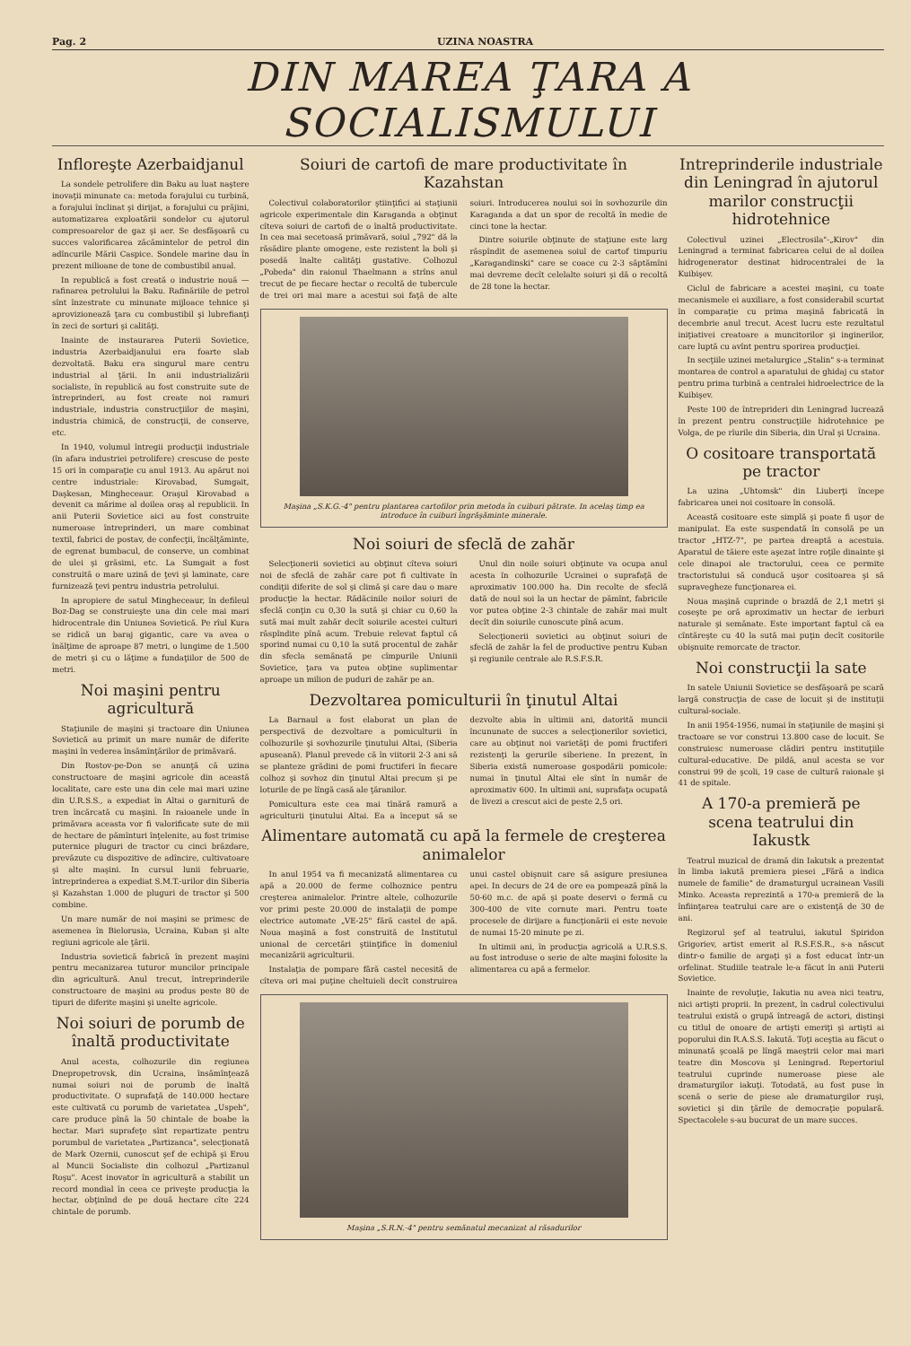Pag. 2 UZINA NOASTRA
DIN MAREA ŢARA A SOCIALISMULUI
Infloreşte Azerbaidjanul
La sondele petrolifere din Baku au luat naştere inovaţii minunate ca: metoda forajului cu turbină, a forajului înclinat şi dirijat, a forajului cu prăjini, automatizarea exploatării sondelor cu ajutorul compresoarelor de gaz şi aer. Se desfăşoară cu succes valorificarea zăcămintelor de petrol din adîncurile Mării Caspice. Sondele marine dau în prezent milioane de tone de combustibil anual.
In republică a fost creată o industrie nouă — rafinarea petrolului la Baku. Rafinăriile de petrol sînt înzestrate cu minunate mijloace tehnice şi aprovizionează ţara cu combustibil şi lubrefianţi în zeci de sorturi şi calităţi.
Inainte de instaurarea Puterii Sovietice, industria Azerbaidjanului era foarte slab dezvoltată. Baku era singurul mare centru industrial al ţării. In anii industrializării socialiste, în republică au fost construite sute de întreprinderi, au fost create noi ramuri industriale, industria construcţiilor de maşini, industria chimică, de construcţii, de conserve, etc.
In 1940, volumul întregii producţii industriale (în afara industriei petrolifere) crescuse de peste 15 ori în comparaţie cu anul 1913. Au apărut noi centre industriale: Kirovabad, Sumgait, Daşkesan, Mingheceaur. Oraşul Kirovabad a devenit ca mărime al doilea oraş al republicii. In anii Puterii Sovietice aici au fost construite numeroase întreprinderi, un mare combinat textil, fabrici de postav, de confecţii, încălţăminte, de egrenat bumbacul, de conserve, un combinat de ulei şi grăsimi, etc. La Sumgait a fost construită o mare uzină de ţevi şi laminate, care furnizează ţevi pentru industria petrolului.
In apropiere de satul Mingheceaur, în defileul Boz-Dag se construieşte una din cele mai mari hidrocentrale din Uniunea Sovietică. Pe rîul Kura se ridică un baraj gigantic, care va avea o înălţime de aproape 87 metri, o lungime de 1.500 de metri şi cu o lăţime a fundaţiilor de 500 de metri.
Noi maşini pentru agricultură
Staţiunile de maşini şi tractoare din Uniunea Sovietică au primit un mare număr de diferite maşini în vederea însămînţărilor de primăvară.
Din Rostov-pe-Don se anunţă că uzina constructoare de maşini agricole din această localitate, care este una din cele mai mari uzine din U.R.S.S., a expediat în Altai o garnitură de tren încărcată cu maşini. In raioanele unde în primăvara aceasta vor fi valorificate sute de mii de hectare de pămînturi înţelenite, au fost trimise puternice pluguri de tractor cu cinci brăzdare, prevăzute cu dispozitive de adîncire, cultivatoare şi alte maşini. In cursul lunii februarie, întreprinderea a expediat S.M.T.-urilor din Siberia şi Kazahstan 1.000 de pluguri de tractor şi 500 combine.
Un mare număr de noi maşini se primesc de asemenea în Bielorusia, Ucraina, Kuban şi alte regiuni agricole ale ţării.
Industria sovietică fabrică în prezent maşini pentru mecanizarea tuturor muncilor principale din agricultură. Anul trecut, întreprinderile constructoare de maşini au produs peste 80 de tipuri de diferite maşini şi unelte agricole.
Noi soiuri de porumb de înaltă productivitate
Anul acesta, colhozurile din regiunea Dnepropetrovsk, din Ucraina, însămînţează numai soiuri noi de porumb de înaltă productivitate. O suprafaţă de 140.000 hectare este cultivată cu porumb de varietatea „Uspeh", care produce pînă la 50 chintale de boabe la hectar. Mari suprafeţe sînt repartizate pentru porumbul de varietatea „Partizanca", selecţionată de Mark Ozernii, cunoscut şef de echipă şi Erou al Muncii Socialiste din colhozul „Partizanul Roşu". Acest inovator în agricultură a stabilit un record mondial în ceea ce priveşte producţia la hectar, obţinînd de pe două hectare cîte 224 chintale de porumb.
Soiuri de cartofi de mare productivitate în Kazahstan
Colectivul colaboratorilor ştiinţifici ai staţiunii agricole experimentale din Karaganda a obţinut cîteva soiuri de cartofi de o înaltă productivitate. In cea mai secetoasă primăvară, soiul „792" dă la răsădire plante omogene, este rezistent la boli şi posedă înalte calităţi gustative. Colhozul „Pobeda" din raionul Thaelmann a strîns anul trecut de pe fiecare hectar o recoltă de tubercule de trei ori mai mare a acestui soi faţă de alte soiuri. Introducerea noului soi în sovhozurile din Karaganda a dat un spor de recoltă în medie de cinci tone la hectar.
Dintre soiurile obţinute de staţiune este larg răspîndit de asemenea soiul de cartof timpuriu „Karagandinski" care se coace cu 2-3 săptămîni mai devreme decît celelalte soiuri şi dă o recoltă de 28 tone la hectar.
Maşina „S.K.G.-4" pentru plantarea cartofilor prin metoda în cuiburi pătrate. In acelaş timp ea introduce în cuiburi îngrăşăminte minerale.
Noi soiuri de sfeclă de zahăr
Selecţionerii sovietici au obţinut cîteva soiuri noi de sfeclă de zahăr care pot fi cultivate în condiţii diferite de sol şi climă şi care dau o mare producţie la hectar. Rădăcinile noilor soiuri de sfeclă conţin cu 0,30 la sută şi chiar cu 0,60 la sută mai mult zahăr decît soiurile acestei culturi răspîndite pînă acum. Trebuie relevat faptul că sporind numai cu 0,10 la sută procentul de zahăr din sfecla semănată pe cîmpurile Uniunii Sovietice, ţara va putea obţine suplimentar aproape un milion de puduri de zahăr pe an.
Unul din noile soiuri obţinute va ocupa anul acesta în colhozurile Ucrainei o suprafaţă de aproximativ 100.000 ha. Din recolte de sfeclă dată de noul soi la un hectar de pămînt, fabricile vor putea obţine 2-3 chintale de zahăr mai mult decît din soiurile cunoscute pînă acum.
Selecţionerii sovietici au obţinut soiuri de sfeclă de zahăr la fel de productive pentru Kuban şi regiunile centrale ale R.S.F.S.R.
Dezvoltarea pomiculturii în ţinutul Altai
La Barnaul a fost elaborat un plan de perspectivă de dezvoltare a pomiculturii în colhozurile şi sovhozurile ţinutului Altai, (Siberia apuseană). Planul prevede că în viitorii 2-3 ani să se planteze grădini de pomi fructiferi în fiecare colhoz şi sovhoz din ţinutul Altai precum şi pe loturile de pe lîngă casă ale ţăranilor.
Pomicultura este cea mai tînără ramură a agriculturii ţinutului Altai. Ea a început să se dezvolte abia în ultimii ani, datorită muncii încununate de succes a selecţionerilor sovietici, care au obţinut noi varietăţi de pomi fructiferi rezistenţi la gerurile siberiene. In prezent, în Siberia există numeroase gospodării pomicole: numai în ţinutul Altai ele sînt în număr de aproximativ 600. In ultimii ani, suprafaţa ocupată de livezi a crescut aici de peste 2,5 ori.
Alimentare automată cu apă la fermele de creşterea animalelor
In anul 1954 va fi mecanizată alimentarea cu apă a 20.000 de ferme colhoznice pentru creşterea animalelor. Printre altele, colhozurile vor primi peste 20.000 de instalaţii de pompe electrice automate „VE-25" fără castel de apă. Noua maşină a fost construită de Institutul unional de cercetări ştiinţifice în domeniul mecanizării agriculturii.
Instalaţia de pompare fără castel necesită de cîteva ori mai puţine cheltuieli decît construirea unui castel obişnuit care să asigure presiunea apei. In decurs de 24 de ore ea pompează pînă la 50-60 m.c. de apă şi poate deservi o fermă cu 300-400 de vite cornute mari. Pentru toate procesele de dirijare a funcţionării ei este nevoie de numai 15-20 minute pe zi.
In ultimii ani, în producţia agricolă a U.R.S.S. au fost introduse o serie de alte maşini folosite la alimentarea cu apă a fermelor.
Maşina „S.R.N.-4" pentru semănatul mecanizat al răsadurilor
Intreprinderile industriale din Leningrad în ajutorul marilor construcţii hidrotehnice
Colectivul uzinei „Electrosila"-„Kirov" din Leningrad a terminat fabricarea celui de al doilea hidrogenerator destinat hidrocentralei de la Kuibişev.
Ciclul de fabricare a acestei maşini, cu toate mecanismele ei auxiliare, a fost considerabil scurtat în comparaţie cu prima maşină fabricată în decembrie anul trecut. Acest lucru este rezultatul iniţiativei creatoare a muncitorilor şi inginerilor, care luptă cu avînt pentru sporirea producţiei.
In secţiile uzinei metalurgice „Stalin" s-a terminat montarea de control a aparatului de ghidaj cu stator pentru prima turbină a centralei hidroelectrice de la Kuibişev.
Peste 100 de întreprideri din Leningrad lucrează în prezent pentru construcţiile hidrotehnice pe Volga, de pe rîurile din Siberia, din Ural şi Ucraina.
O cositoare transportată pe tractor
La uzina „Uhtomsk" din Liuberţi începe fabricarea unei noi cositoare în consolă.
Această cositoare este simplă şi poate fi uşor de manipulat. Ea este suspendată în consolă pe un tractor „HTZ-7", pe partea dreaptă a acestuia. Aparatul de tăiere este aşezat între roţile dinainte şi cele dinapoi ale tractorului, ceea ce permite tractoristului să conducă uşor cositoarea şi să supravegheze funcţionarea ei.
Noua maşină cuprinde o brazdă de 2,1 metri şi coseşte pe oră aproximativ un hectar de ierburi naturale şi semănate. Este important faptul că ea cîntăreşte cu 40 la sută mai puţin decît cositorile obişnuite remorcate de tractor.
Noi construcţii la sate
In satele Uniunii Sovietice se desfăşoară pe scară largă construcţia de case de locuit şi de instituţii cultural-sociale.
In anii 1954-1956, numai în staţiunile de maşini şi tractoare se vor construi 13.800 case de locuit. Se construiesc numeroase clădiri pentru instituţiile cultural-educative. De pildă, anul acesta se vor construi 99 de şcoli, 19 case de cultură raionale şi 41 de spitale.
A 170-a premieră pe scena teatrului din Iakustk
Teatrul muzical de dramă din Iakutsk a prezentat în limba iakută premiera piesei „Fără a indica numele de familie" de dramaturgul ucrainean Vasili Minko. Aceasta reprezintă a 170-a premieră de la înfiinţarea teatrului care are o existenţă de 30 de ani.
Regizorul şef al teatrului, iakutul Spiridon Grigoriev, artist emerit al R.S.F.S.R., s-a născut dintr-o familie de argaţi şi a fost educat într-un orfelinat. Studiile teatrale le-a făcut în anii Puterii Sovietice.
Inainte de revoluţie, Iakutia nu avea nici teatru, nici artişti proprii. In prezent, în cadrul colectivului teatrului există o grupă întreagă de actori, distinşi cu titlul de onoare de artişti emeriţi şi artişti ai poporului din R.A.S.S. Iakută. Toţi aceştia au făcut o minunată şcoală pe lîngă maeştrii celor mai mari teatre din Moscova şi Leningrad. Repertoriul teatrului cuprinde numeroase piese ale dramaturgilor iakuţi. Totodată, au fost puse în scenă o serie de piese ale dramaturgilor ruşi, sovietici şi din ţările de democraţie populară. Spectacolele s-au bucurat de un mare succes.